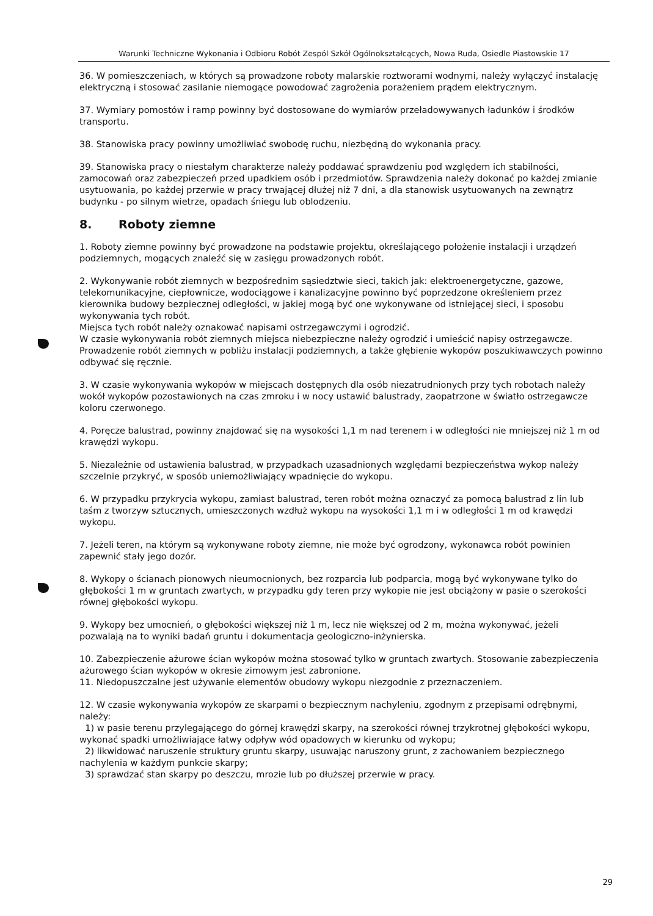Warunki Techniczne Wykonania i Odbioru Robót Zespól Szkół Ogólnokształcących, Nowa Ruda, Osiedle Piastowskie 17
36. W pomieszczeniach, w których są prowadzone roboty malarskie roztworami wodnymi, należy wyłączyć instalację elektryczną i stosować zasilanie niemogące powodować zagrożenia porażeniem prądem elektrycznym.
37. Wymiary pomostów i ramp powinny być dostosowane do wymiarów przeładowywanych ładunków i środków transportu.
38. Stanowiska pracy powinny umożliwiać swobodę ruchu, niezbędną do wykonania pracy.
39. Stanowiska pracy o niestałym charakterze należy poddawać sprawdzeniu pod względem ich stabilności, zamocowań oraz zabezpieczeń przed upadkiem osób i przedmiotów. Sprawdzenia należy dokonać po każdej zmianie usytuowania, po każdej przerwie w pracy trwającej dłużej niż 7 dni, a dla stanowisk usytuowanych na zewnątrz budynku - po silnym wietrze, opadach śniegu lub oblodzeniu.
8. Roboty ziemne
1. Roboty ziemne powinny być prowadzone na podstawie projektu, określającego położenie instalacji i urządzeń podziemnych, mogących znaleźć się w zasięgu prowadzonych robót.
2. Wykonywanie robót ziemnych w bezpośrednim sąsiedztwie sieci, takich jak: elektroenergetyczne, gazowe, telekomunikacyjne, ciepłownicze, wodociągowe i kanalizacyjne powinno być poprzedzone określeniem przez kierownika budowy bezpiecznej odległości, w jakiej mogą być one wykonywane od istniejącej sieci, i sposobu wykonywania tych robót.
Miejsca tych robót należy oznakować napisami ostrzegawczymi i ogrodzić.
W czasie wykonywania robót ziemnych miejsca niebezpieczne należy ogrodzić i umieścić napisy ostrzegawcze.
Prowadzenie robót ziemnych w pobliżu instalacji podziemnych, a także głębienie wykopów poszukiwawczych powinno odbywać się ręcznie.
3. W czasie wykonywania wykopów w miejscach dostępnych dla osób niezatrudnionych przy tych robotach należy wokół wykopów pozostawionych na czas zmroku i w nocy ustawić balustrady, zaopatrzone w światło ostrzegawcze koloru czerwonego.
4. Poręcze balustrad, powinny znajdować się na wysokości 1,1 m nad terenem i w odległości nie mniejszej niż 1 m od krawędzi wykopu.
5. Niezależnie od ustawienia balustrad, w przypadkach uzasadnionych względami bezpieczeństwa wykop należy szczelnie przykryć, w sposób uniemożliwiający wpadnięcie do wykopu.
6. W przypadku przykrycia wykopu, zamiast balustrad, teren robót można oznaczyć za pomocą balustrad z lin lub taśm z tworzyw sztucznych, umieszczonych wzdłuż wykopu na wysokości 1,1 m i w odległości 1 m od krawędzi wykopu.
7. Jeżeli teren, na którym są wykonywane roboty ziemne, nie może być ogrodzony, wykonawca robót powinien zapewnić stały jego dozór.
8. Wykopy o ścianach pionowych nieumocnionych, bez rozparcia lub podparcia, mogą być wykonywane tylko do głębokości 1 m w gruntach zwartych, w przypadku gdy teren przy wykopie nie jest obciążony w pasie o szerokości równej głębokości wykopu.
9. Wykopy bez umocnień, o głębokości większej niż 1 m, lecz nie większej od 2 m, można wykonywać, jeżeli pozwalają na to wyniki badań gruntu i dokumentacja geologiczno-inżynierska.
10. Zabezpieczenie ażurowe ścian wykopów można stosować tylko w gruntach zwartych. Stosowanie zabezpieczenia ażurowego ścian wykopów w okresie zimowym jest zabronione.
11. Niedopuszczalne jest używanie elementów obudowy wykopu niezgodnie z przeznaczeniem.
12. W czasie wykonywania wykopów ze skarpami o bezpiecznym nachyleniu, zgodnym z przepisami odrębnymi, należy:
1) w pasie terenu przylegającego do górnej krawędzi skarpy, na szerokości równej trzykrotnej głębokości wykopu, wykonać spadki umożliwiające łatwy odpływ wód opadowych w kierunku od wykopu;
2) likwidować naruszenie struktury gruntu skarpy, usuwając naruszony grunt, z zachowaniem bezpiecznego nachylenia w każdym punkcie skarpy;
3) sprawdzać stan skarpy po deszczu, mrozie lub po dłuższej przerwie w pracy.
29